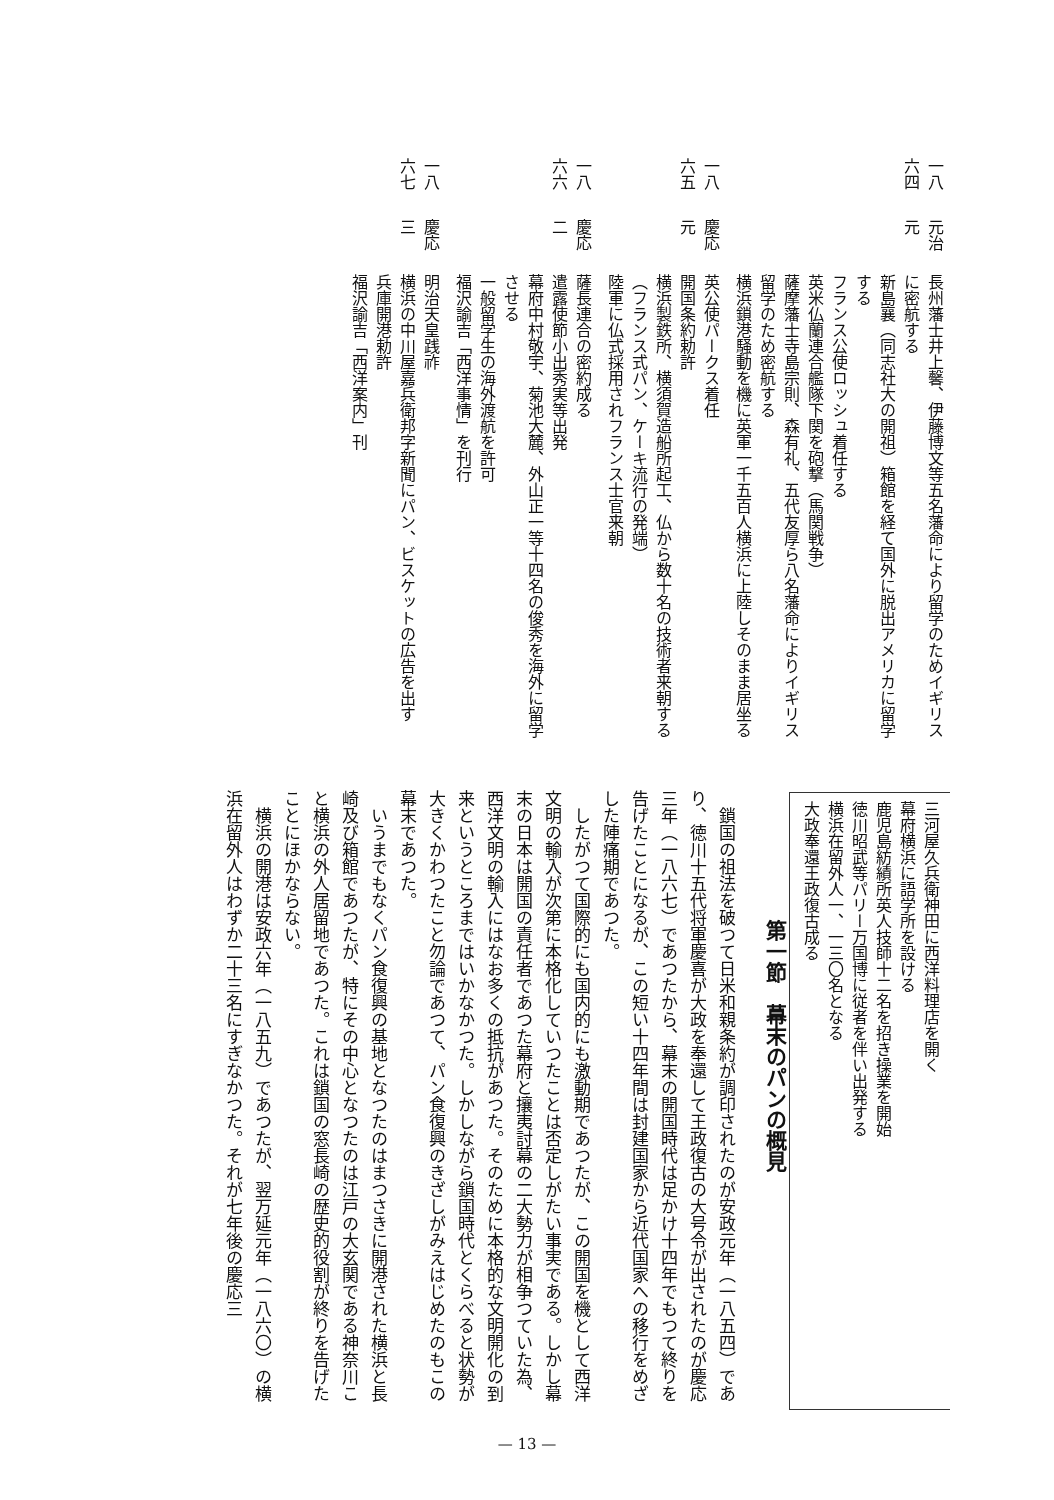| 一八六四 | 元治 元 | 長州藩士井上馨、伊藤博文等五名藩命により留学のためイギリスに密航する 新島襄（同志社大の開祖）箱館を経て国外に脱出アメリカに留学する フランス公使ロッシュ着任する 英米仏蘭連合艦隊下関を砲撃（馬関戦争） 薩摩藩士寺島宗則、森有礼、五代友厚ら八名藩命によりイギリス留学のため密航する 横浜鎖港騒動を機に英軍一千五百人横浜に上陸しそのまま居坐る |
| 一八六五 | 慶応 元 | 英公使パークス着任 開国条約勅許 横浜製鉄所、横須賀造船所起工、仏から数十名の技術者来朝する（フランス式パン、ケーキ流行の発端） 陸軍に仏式採用されフランス士官来朝 |
| 一八六六 | 慶応 二 | 薩長連合の密約成る 遣露使節小出秀実等出発 幕府中村敬宇、菊池大麓、外山正一等十四名の俊秀を海外に留学させる 一般留学生の海外渡航を許可 福沢諭吉「西洋事情」を刊行 |
| 一八六七 | 慶応 三 | 明治天皇践祚 横浜の中川屋嘉兵衛邦字新聞にパン、ビスケットの広告を出す 兵庫開港勅許 福沢諭吉「西洋案内」刊 |
三河屋久兵衛神田に西洋料理店を開く
幕府横浜に語学所を設ける
鹿児島紡績所英人技師十二名を招き操業を開始
徳川昭武等パリー万国博に従者を伴い出発する
横浜在留外人一、一三〇名となる
大政奉還王政復古成る
第一節　幕末のパンの概見
鎖国の祖法を破つて日米和親条約が調印されたのが安政元年（一八五四）であり、徳川十五代将軍慶喜が大政を奉還して王政復古の大号令が出されたのが慶応三年（一八六七）であつたから、幕末の開国時代は足かけ十四年でもつて終りを告げたことになるが、この短い十四年間は封建国家から近代国家への移行をめざした陣痛期であつた。
したがつて国際的にも国内的にも激動期であつたが、この開国を機として西洋文明の輸入が次第に本格化していつたことは否定しがたい事実である。しかし幕末の日本は開国の責任者であつた幕府と攘夷討幕の二大勢力が相争つていた為、西洋文明の輸入にはなお多くの抵抗があつた。そのために本格的な文明開化の到来というところまではいかなかつた。しかしながら鎖国時代とくらべると状勢が大きくかわつたこと勿論であつて、パン食復興のきざしがみえはじめたのもこの幕末であつた。
いうまでもなくパン食復興の基地となつたのはまつさきに開港された横浜と長崎及び箱館であつたが、特にその中心となつたのは江戸の大玄関である神奈川こと横浜の外人居留地であつた。これは鎖国の窓長崎の歴史的役割が終りを告げたことにほかならない。
横浜の開港は安政六年（一八五九）であつたが、翌万延元年（一八六〇）の横浜在留外人はわずか二十三名にすぎなかつた。それが七年後の慶応三
— 13 —